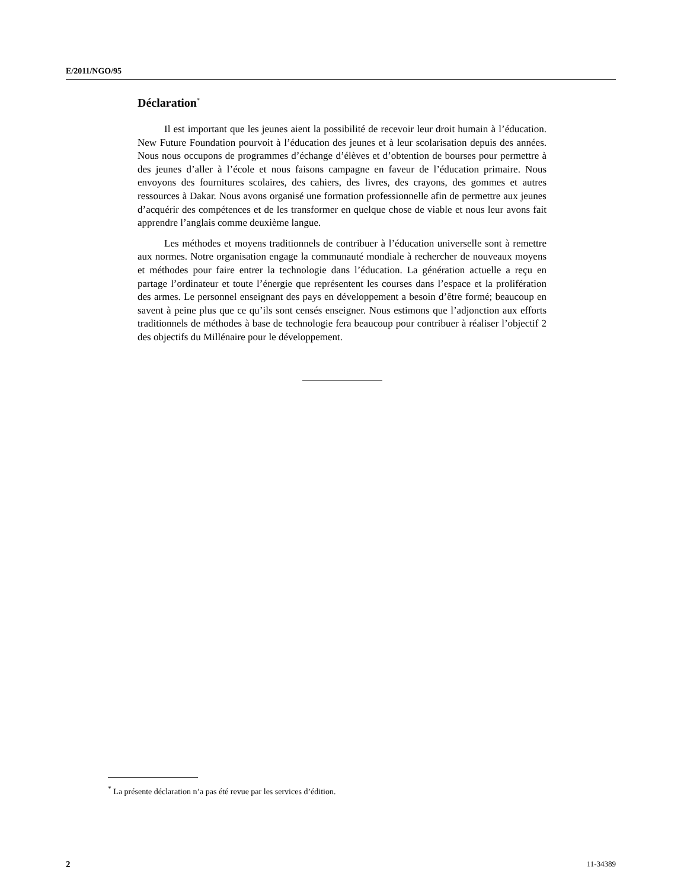E/2011/NGO/95
Déclaration<sup>*</sup>
Il est important que les jeunes aient la possibilité de recevoir leur droit humain à l’éducation. New Future Foundation pourvoit à l’éducation des jeunes et à leur scolarisation depuis des années. Nous nous occupons de programmes d’échange d’élèves et d’obtention de bourses pour permettre à des jeunes d’aller à l’école et nous faisons campagne en faveur de l’éducation primaire. Nous envoyons des fournitures scolaires, des cahiers, des livres, des crayons, des gommes et autres ressources à Dakar. Nous avons organisé une formation professionnelle afin de permettre aux jeunes d’acquérir des compétences et de les transformer en quelque chose de viable et nous leur avons fait apprendre l’anglais comme deuxième langue.
Les méthodes et moyens traditionnels de contribuer à l’éducation universelle sont à remettre aux normes. Notre organisation engage la communauté mondiale à rechercher de nouveaux moyens et méthodes pour faire entrer la technologie dans l’éducation. La génération actuelle a reçu en partage l’ordinateur et toute l’énergie que représentent les courses dans l’espace et la prolifération des armes. Le personnel enseignant des pays en développement a besoin d’être formé; beaucoup en savent à peine plus que ce qu’ils sont censés enseigner. Nous estimons que l’adjonction aux efforts traditionnels de méthodes à base de technologie fera beaucoup pour contribuer à réaliser l’objectif 2 des objectifs du Millénaire pour le développement.
<sup>*</sup> La présente déclaration n’a pas été revue par les services d’édition.
2 11-34389